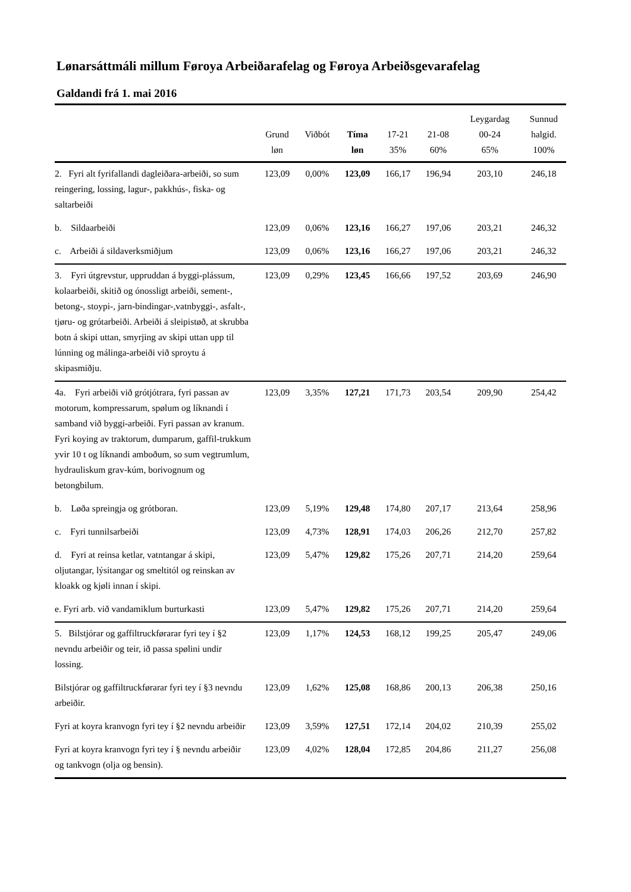Lønarsáttmáli millum Føroya Arbeiðarafelag og Føroya Arbeiðsgevarafelag
Galdandi frá 1. mai 2016
| | Grund løn | Viðbót | Tíma løn | 17-21 35% | 21-08 60% | Leygardag 00-24 65% | Sunnud halgid. 100% |
| --- | --- | --- | --- | --- | --- | --- | --- |
| 2. Fyri alt fyrifallandi dagleiðara-arbeiði, so sum reingering, lossing, lagur-, pakkhús-, fiska- og saltarbeiði | 123,09 | 0,00% | 123,09 | 166,17 | 196,94 | 203,10 | 246,18 |
| b. Sildaarbeiði | 123,09 | 0,06% | 123,16 | 166,27 | 197,06 | 203,21 | 246,32 |
| c. Arbeiði á sildaverksmiðjum | 123,09 | 0,06% | 123,16 | 166,27 | 197,06 | 203,21 | 246,32 |
| 3. Fyri útgrevstur, uppruddan á byggi-plássum, kolaarbeiði, skitið og ónossligt arbeiði, sement-, betong-, stoypi-, jarn-bindingar-,vatnbyggi-, asfalt-, tjøru- og grótarbeiði. Arbeiði á sleipistøð, at skrubba botn á skipi uttan, smyrjing av skipi uttan upp til lúnning og málinga-arbeiði við sproytu á skipasmiðju. | 123,09 | 0,29% | 123,45 | 166,66 | 197,52 | 203,69 | 246,90 |
| 4a. Fyri arbeiði við grótjótrara, fyri passan av motorum, kompressarum, spølum og líknandi í samband við byggi-arbeiði. Fyri passan av kranum. Fyri koying av traktorum, dumparum, gaffil-trukkum yvir 10 t og líknandi amboðum, so sum vegtrumlum, hydrauliskum grav-kúm, borivognum og betongbilum. | 123,09 | 3,35% | 127,21 | 171,73 | 203,54 | 209,90 | 254,42 |
| b. Løða spreingja og grótboran. | 123,09 | 5,19% | 129,48 | 174,80 | 207,17 | 213,64 | 258,96 |
| c. Fyri tunnilsarbeiði | 123,09 | 4,73% | 128,91 | 174,03 | 206,26 | 212,70 | 257,82 |
| d. Fyri at reinsa ketlar, vatntangar á skipi, oljutangar, lýsitangar og smeltitól og reinskan av kloakk og kjøli innan í skipi. | 123,09 | 5,47% | 129,82 | 175,26 | 207,71 | 214,20 | 259,64 |
| e. Fyri arb. við vandamiklum burturkasti | 123,09 | 5,47% | 129,82 | 175,26 | 207,71 | 214,20 | 259,64 |
| 5. Bilstjórar og gaffiltruckførarar fyri tey í §2 nevndu arbeiðir og teir, ið passa spølini undir lossing. | 123,09 | 1,17% | 124,53 | 168,12 | 199,25 | 205,47 | 249,06 |
| Bilstjórar og gaffiltruckførarar fyri tey í §3 nevndu arbeiðir. | 123,09 | 1,62% | 125,08 | 168,86 | 200,13 | 206,38 | 250,16 |
| Fyri at koyra kranvogn fyri tey í §2 nevndu arbeiðir | 123,09 | 3,59% | 127,51 | 172,14 | 204,02 | 210,39 | 255,02 |
| Fyri at koyra kranvogn fyri tey í § nevndu arbeiðir og tankvogn (olja og bensin). | 123,09 | 4,02% | 128,04 | 172,85 | 204,86 | 211,27 | 256,08 |